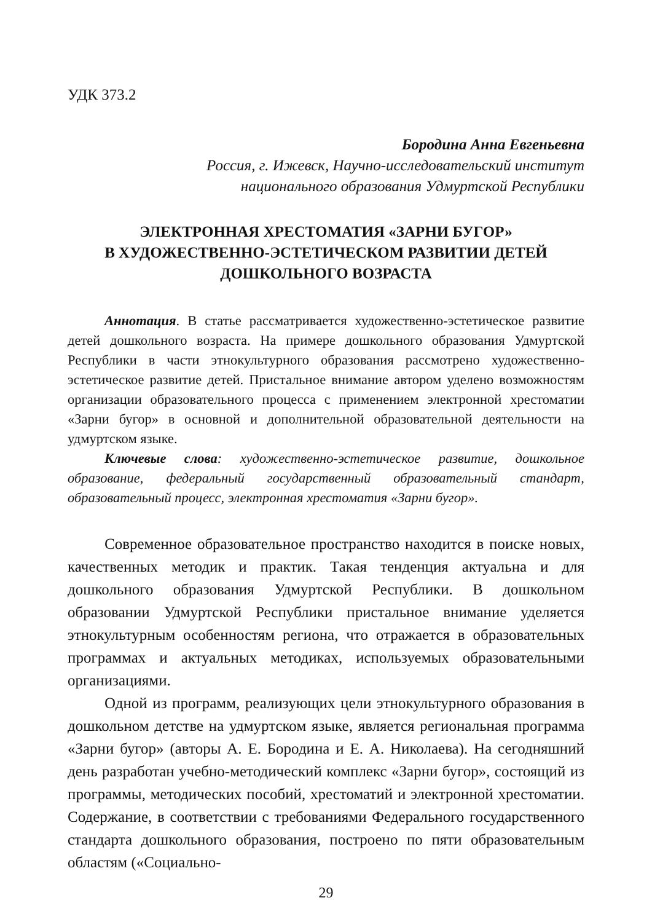УДК 373.2
Бородина Анна Евгеньевна
Россия, г. Ижевск, Научно-исследовательский институт
национального образования Удмуртской Республики
ЭЛЕКТРОННАЯ ХРЕСТОМАТИЯ «ЗАРНИ БУГОР»
В ХУДОЖЕСТВЕННО-ЭСТЕТИЧЕСКОМ РАЗВИТИИ ДЕТЕЙ
ДОШКОЛЬНОГО ВОЗРАСТА
Аннотация. В статье рассматривается художественно-эстетическое развитие детей дошкольного возраста. На примере дошкольного образования Удмуртской Республики в части этнокультурного образования рассмотрено художественно-эстетическое развитие детей. Пристальное внимание автором уделено возможностям организации образовательного процесса с применением электронной хрестоматии «Зарни бугор» в основной и дополнительной образовательной деятельности на удмуртском языке.
Ключевые слова: художественно-эстетическое развитие, дошкольное образование, федеральный государственный образовательный стандарт, образовательный процесс, электронная хрестоматия «Зарни бугор».
Современное образовательное пространство находится в поиске новых, качественных методик и практик. Такая тенденция актуальна и для дошкольного образования Удмуртской Республики. В дошкольном образовании Удмуртской Республики пристальное внимание уделяется этнокультурным особенностям региона, что отражается в образовательных программах и актуальных методиках, используемых образовательными организациями.
Одной из программ, реализующих цели этнокультурного образования в дошкольном детстве на удмуртском языке, является региональная программа «Зарни бугор» (авторы А. Е. Бородина и Е. А. Николаева). На сегодняшний день разработан учебно-методический комплекс «Зарни бугор», состоящий из программы, методических пособий, хрестоматий и электронной хрестоматии. Содержание, в соответствии с требованиями Федерального государственного стандарта дошкольного образования, построено по пяти образовательным областям («Социально-
29